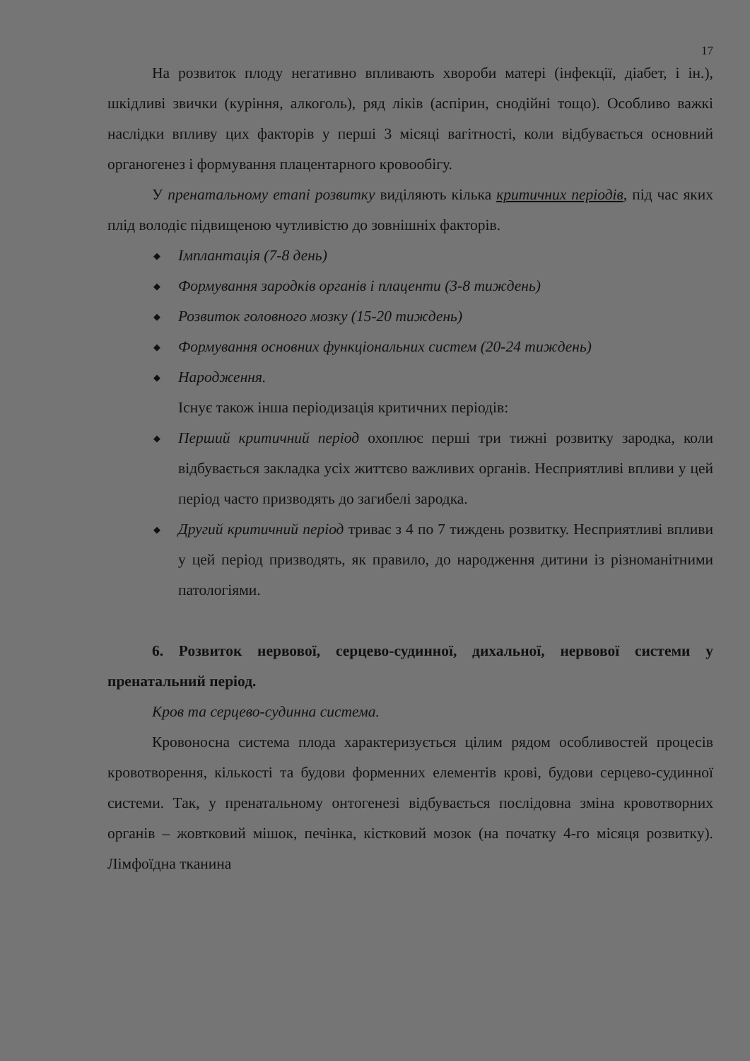17
На розвиток плоду негативно впливають хвороби матері (інфекції, діабет, і ін.), шкідливі звички (куріння, алкоголь), ряд ліків (аспірин, снодійні тощо). Особливо важкі наслідки впливу цих факторів у перші 3 місяці вагітності, коли відбувається основний органогенез і формування плацентарного кровообігу.
У пренатальному етапі розвитку виділяють кілька критичних періодів, під час яких плід володіє підвищеною чутливістю до зовнішніх факторів.
◆ Імплантація (7-8 день)
◆ Формування зародків органів і плаценти (3-8 тиждень)
◆ Розвиток головного мозку (15-20 тиждень)
◆ Формування основних функціональних систем (20-24 тиждень)
◆ Народження.
Існує також інша періодизація критичних періодів:
◆ Перший критичний період охоплює перші три тижні розвитку зародка, коли відбувається закладка усіх життєво важливих органів. Несприятливі впливи у цей період часто призводять до загибелі зародка.
◆ Другий критичний період триває з 4 по 7 тиждень розвитку. Несприятливі впливи у цей період призводять, як правило, до народження дитини із різноманітними патологіями.
6. Розвиток нервової, серцево-судинної, дихальної, нервової системи у пренатальний період.
Кров та серцево-судинна система.
Кровоносна система плода характеризується цілим рядом особливостей процесів кровотворення, кількості та будови форменних елементів крові, будови серцево-судинної системи. Так, у пренатальному онтогенезі відбувається послідовна зміна кровотворних органів – жовтковий мішок, печінка, кістковий мозок (на початку 4-го місяця розвитку). Лімфоїдна тканина